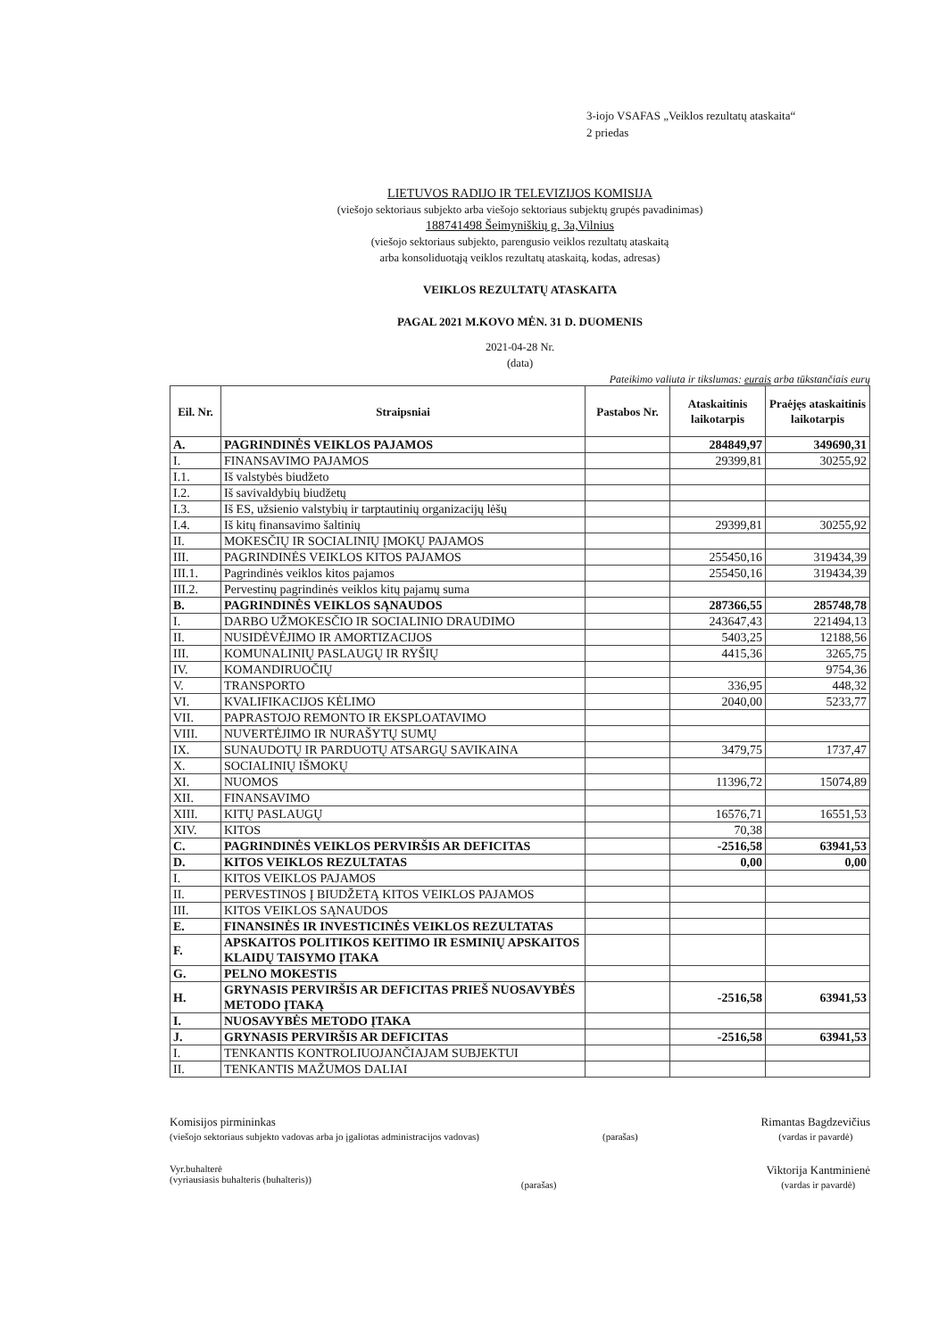3-iojo VSAFAS „Veiklos rezultatų ataskaita“
2 priedas
LIETUVOS RADIJO IR TELEVIZIJOS KOMISIJA
(viešojo sektoriaus subjekto arba viešojo sektoriaus subjektų grupės pavadinimas)
188741498 Šeimyniškių g. 3a,Vilnius
(viešojo sektoriaus subjekto, parengusio veiklos rezultatų ataskaitą
arba konsoliduotąją veiklos rezultatų ataskaitą, kodas, adresas)
VEIKLOS REZULTATŲ ATASKAITA
PAGAL 2021 M.KOVO MĖN. 31 D. DUOMENIS
2021-04-28 Nr.
(data)
Pateikimo valiuta ir tikslumas: eurais arba tūkstančiais eurų
| Eil. Nr. | Straipsniai | Pastabos Nr. | Ataskaitinis laikotarpis | Praėjęs ataskaitinis laikotarpis |
| --- | --- | --- | --- | --- |
| A. | PAGRINDINĖS VEIKLOS PAJAMOS | | 284849,97 | 349690,31 |
| I. | FINANSAVIMO PAJAMOS | | 29399,81 | 30255,92 |
| I.1. | Iš valstybės biudžeto | | | |
| I.2. | Iš savivaldybių biudžetų | | | |
| I.3. | Iš ES, užsienio valstybių ir tarptautinių organizacijų lėšų | | | |
| I.4. | Iš kitų finansavimo šaltinių | | 29399,81 | 30255,92 |
| II. | MOKESČIŲ IR SOCIALINIŲ ĮMOKŲ PAJAMOS | | | |
| III. | PAGRINDINĖS VEIKLOS KITOS PAJAMOS | | 255450,16 | 319434,39 |
| III.1. | Pagrindinės veiklos kitos pajamos | | 255450,16 | 319434,39 |
| III.2. | Pervestinų pagrindinės veiklos kitų pajamų suma | | | |
| B. | PAGRINDINĖS VEIKLOS SĄNAUDOS | | 287366,55 | 285748,78 |
| I. | DARBO UŽMOKESČIO IR SOCIALINIO DRAUDIMO | | 243647,43 | 221494,13 |
| II. | NUSIDĖVĖJIMO IR AMORTIZACIJOS | | 5403,25 | 12188,56 |
| III. | KOMUNALINIŲ PASLAUGŲ IR RYŠIŲ | | 4415,36 | 3265,75 |
| IV. | KOMANDIRUOČIŲ | | | 9754,36 |
| V. | TRANSPORTO | | 336,95 | 448,32 |
| VI. | KVALIFIKACIJOS KĖLIMO | | 2040,00 | 5233,77 |
| VII. | PAPRASTOJO REMONTO IR EKSPLOATAVIMO | | | |
| VIII. | NUVERTĖJIMO IR NURAŠYTŲ SUMŲ | | | |
| IX. | SUNAUDOTŲ IR PARDUOTŲ ATSARGŲ SAVIKAINA | | 3479,75 | 1737,47 |
| X. | SOCIALINIŲ IŠMOKŲ | | | |
| XI. | NUOMOS | | 11396,72 | 15074,89 |
| XII. | FINANSAVIMO | | | |
| XIII. | KITŲ PASLAUGŲ | | 16576,71 | 16551,53 |
| XIV. | KITOS | | 70,38 | |
| C. | PAGRINDINĖS VEIKLOS PERVIRŠIS AR DEFICITAS | | -2516,58 | 63941,53 |
| D. | KITOS VEIKLOS REZULTATAS | | 0,00 | 0,00 |
| I. | KITOS VEIKLOS PAJAMOS | | | |
| II. | PERVESTINOS Į BIUDŽETĄ KITOS VEIKLOS PAJAMOS | | | |
| III. | KITOS VEIKLOS SĄNAUDOS | | | |
| E. | FINANSINĖS IR INVESTICINĖS VEIKLOS REZULTATAS | | | |
| F. | APSKAITOS POLITIKOS KEITIMO IR ESMINIŲ APSKAITOS KLAIDŲ TAISYMO ĮTAKA | | | |
| G. | PELNO MOKESTIS | | | |
| H. | GRYNASIS PERVIRŠIS AR DEFICITAS PRIEŠ NUOSAVYBĖS METODO ĮTAKĄ | | -2516,58 | 63941,53 |
| I. | NUOSAVYBĖS METODO ĮTAKA | | | |
| J. | GRYNASIS PERVIRŠIS AR DEFICITAS | | -2516,58 | 63941,53 |
| I. | TENKANTIS KONTROLIUOJANČIAJAM SUBJEKTUI | | | |
| II. | TENKANTIS MAŽUMOS DALIAI | | | |
Komisijos pirmininkas
(viešojo sektoriaus subjekto vadovas arba jo įgaliotas administracijos vadovas)
(parašas)
Rimantas Bagdzevičius
(vardas ir pavardė)
Vyr.buhalterė
(vyriausiasis buhalteris (buhalteris))
(parašas)
Viktorija Kantminienė
(vardas ir pavardė)